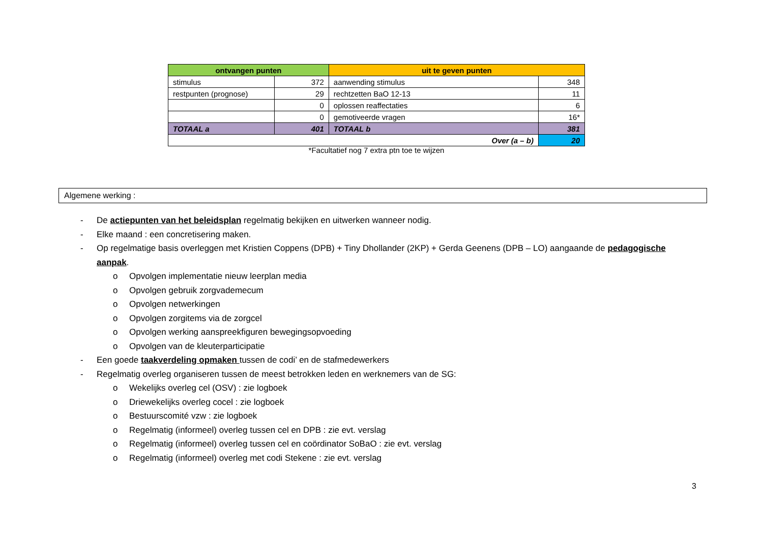| ontvangen punten | | uit te geven punten | |
| --- | --- | --- | --- |
| stimulus | 372 | aanwending stimulus | 348 |
| restpunten (prognose) | 29 | rechtzetten BaO 12-13 | 11 |
| | 0 | oplossen reaffectaties | 6 |
| | 0 | gemotiveerde vragen | 16* |
| TOTAAL a | 401 | TOTAAL b | 381 |
| Over (a – b) | | | 20 |
*Facultatief nog 7 extra ptn toe te wijzen
Algemene werking :
- De actiepunten van het beleidsplan regelmatig bekijken en uitwerken wanneer nodig.
- Elke maand : een concretisering maken.
- Op regelmatige basis overleggen met Kristien Coppens (DPB) + Tiny Dhollander (2KP) + Gerda Geenens (DPB – LO) aangaande de pedagogische aanpak.
o Opvolgen implementatie nieuw leerplan media
o Opvolgen gebruik zorgvademecum
o Opvolgen netwerkingen
o Opvolgen zorgitems via de zorgcel
o Opvolgen werking aanspreekfiguren bewegingsopvoeding
o Opvolgen van de kleuterparticipatie
- Een goede taakverdeling opmaken tussen de codi’ en de stafmedewerkers
- Regelmatig overleg organiseren tussen de meest betrokken leden en werknemers van de SG:
o Wekelijks overleg cel (OSV) : zie logboek
o Driewekelijks overleg cocel : zie logboek
o Bestuurscomité vzw : zie logboek
o Regelmatig (informeel) overleg tussen cel en DPB : zie evt. verslag
o Regelmatig (informeel) overleg tussen cel en coördinator SoBaO : zie evt. verslag
o Regelmatig (informeel) overleg met codi Stekene : zie evt. verslag
3